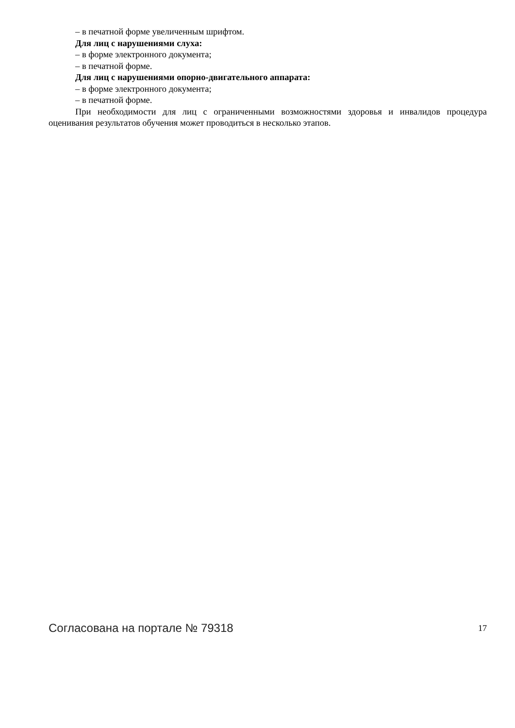– в печатной форме увеличенным шрифтом.
Для лиц с нарушениями слуха:
– в форме электронного документа;
– в печатной форме.
Для лиц с нарушениями опорно-двигательного аппарата:
– в форме электронного документа;
– в печатной форме.
При необходимости для лиц с ограниченными возможностями здоровья и инвалидов процедура оценивания результатов обучения может проводиться в несколько этапов.
Согласована на портале № 79318 17